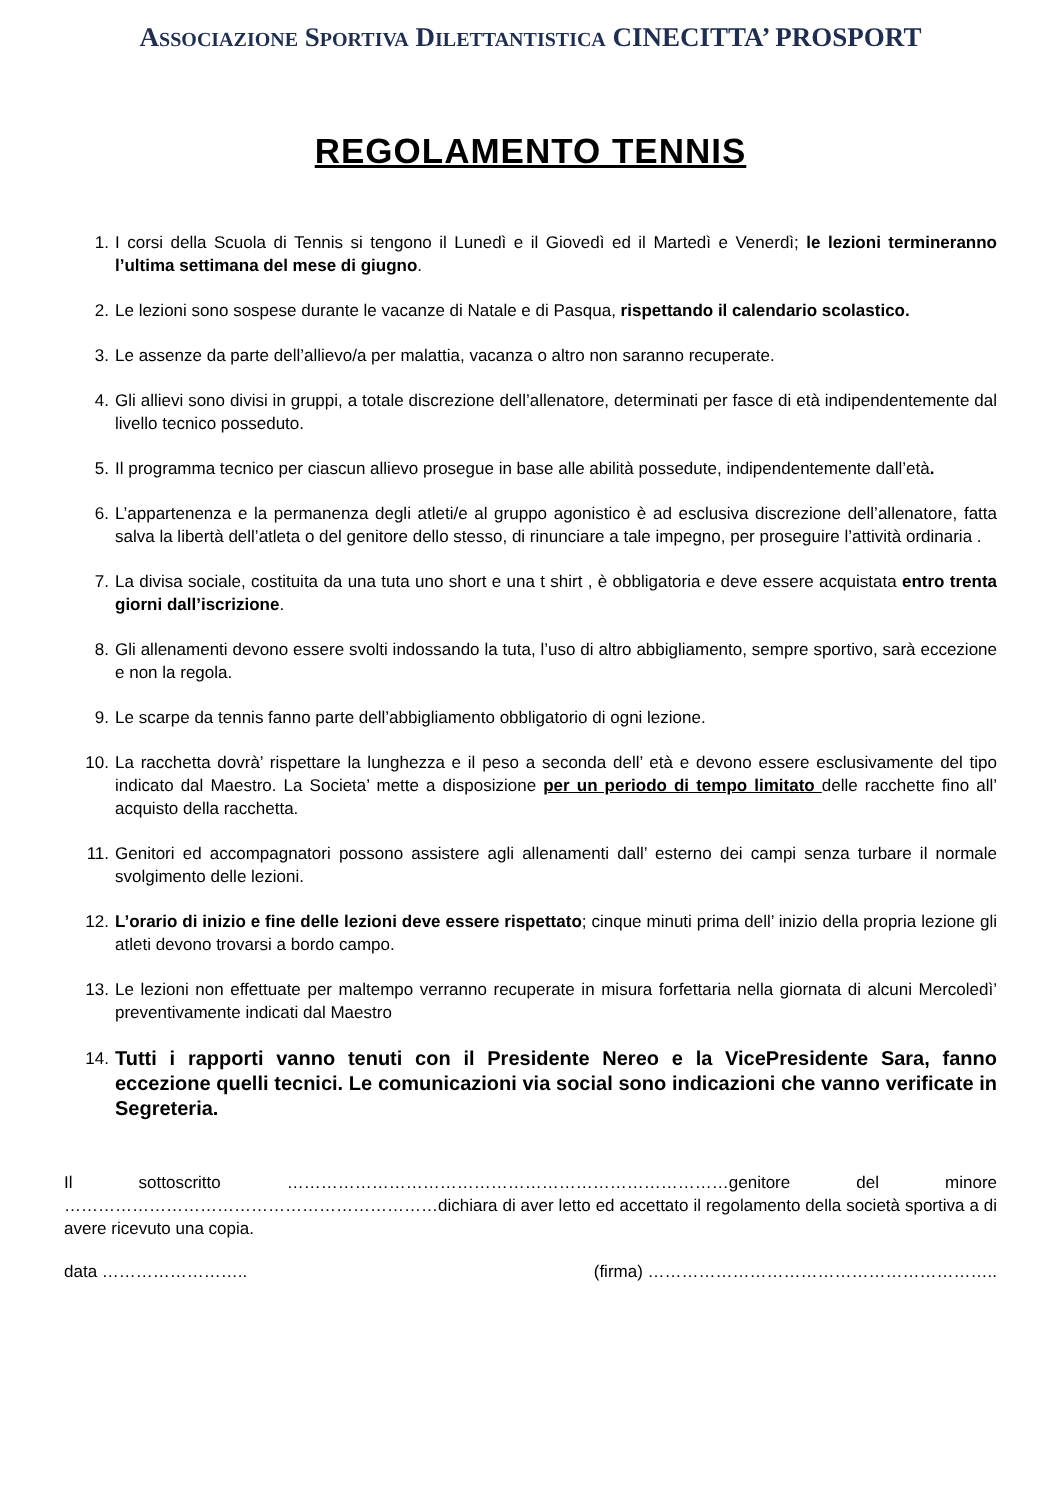ASSOCIAZIONE SPORTIVA DILETTANTISTICA CINECITTA’ PROSPORT
REGOLAMENTO TENNIS
1. I corsi della Scuola di Tennis si tengono il Lunedì e il Giovedì ed il Martedì e Venerdì; le lezioni termineranno l’ultima settimana del mese di giugno.
2. Le lezioni sono sospese durante le vacanze di Natale e di Pasqua, rispettando il calendario scolastico.
3. Le assenze da parte dell’allievo/a per malattia, vacanza o altro non saranno recuperate.
4. Gli allievi sono divisi in gruppi, a totale discrezione dell’allenatore, determinati per fasce di età indipendentemente dal livello tecnico posseduto.
5. Il programma tecnico per ciascun allievo prosegue in base alle abilità possedute, indipendentemente dall’età.
6. L’appartenenza e la permanenza degli atleti/e al gruppo agonistico è ad esclusiva discrezione dell’allenatore, fatta salva la libertà dell’atleta o del genitore dello stesso, di rinunciare a tale impegno, per proseguire l’attività ordinaria .
7. La divisa sociale, costituita da una tuta uno short e una t shirt , è obbligatoria e deve essere acquistata entro trenta giorni dall’iscrizione.
8. Gli allenamenti devono essere svolti indossando la tuta, l’uso di altro abbigliamento, sempre sportivo, sarà eccezione e non la regola.
9. Le scarpe da tennis fanno parte dell’abbigliamento obbligatorio di ogni lezione.
10. La racchetta dovrà’ rispettare la lunghezza e il peso a seconda dell’ età e devono essere esclusivamente del tipo indicato dal Maestro. La Societa’ mette a disposizione per un periodo di tempo limitato delle racchette fino all’ acquisto della racchetta.
11. Genitori ed accompagnatori possono assistere agli allenamenti dall’ esterno dei campi senza turbare il normale svolgimento delle lezioni.
12. L’orario di inizio e fine delle lezioni deve essere rispettato; cinque minuti prima dell’ inizio della propria lezione gli atleti devono trovarsi a bordo campo.
13. Le lezioni non effettuate per maltempo verranno recuperate in misura forfettaria nella giornata di alcuni Mercoledì’ preventivamente indicati dal Maestro
14. Tutti i rapporti vanno tenuti con il Presidente Nereo e la VicePresidente Sara, fanno eccezione quelli tecnici. Le comunicazioni via social sono indicazioni che vanno verificate in Segreteria.
Il sottoscritto ……………………………………………………………………genitore del minore …………………………………………………………dichiara di aver letto ed accettato il regolamento della società sportiva a di avere ricevuto una copia.
data …………………….. (firma) ……………………………………………………..